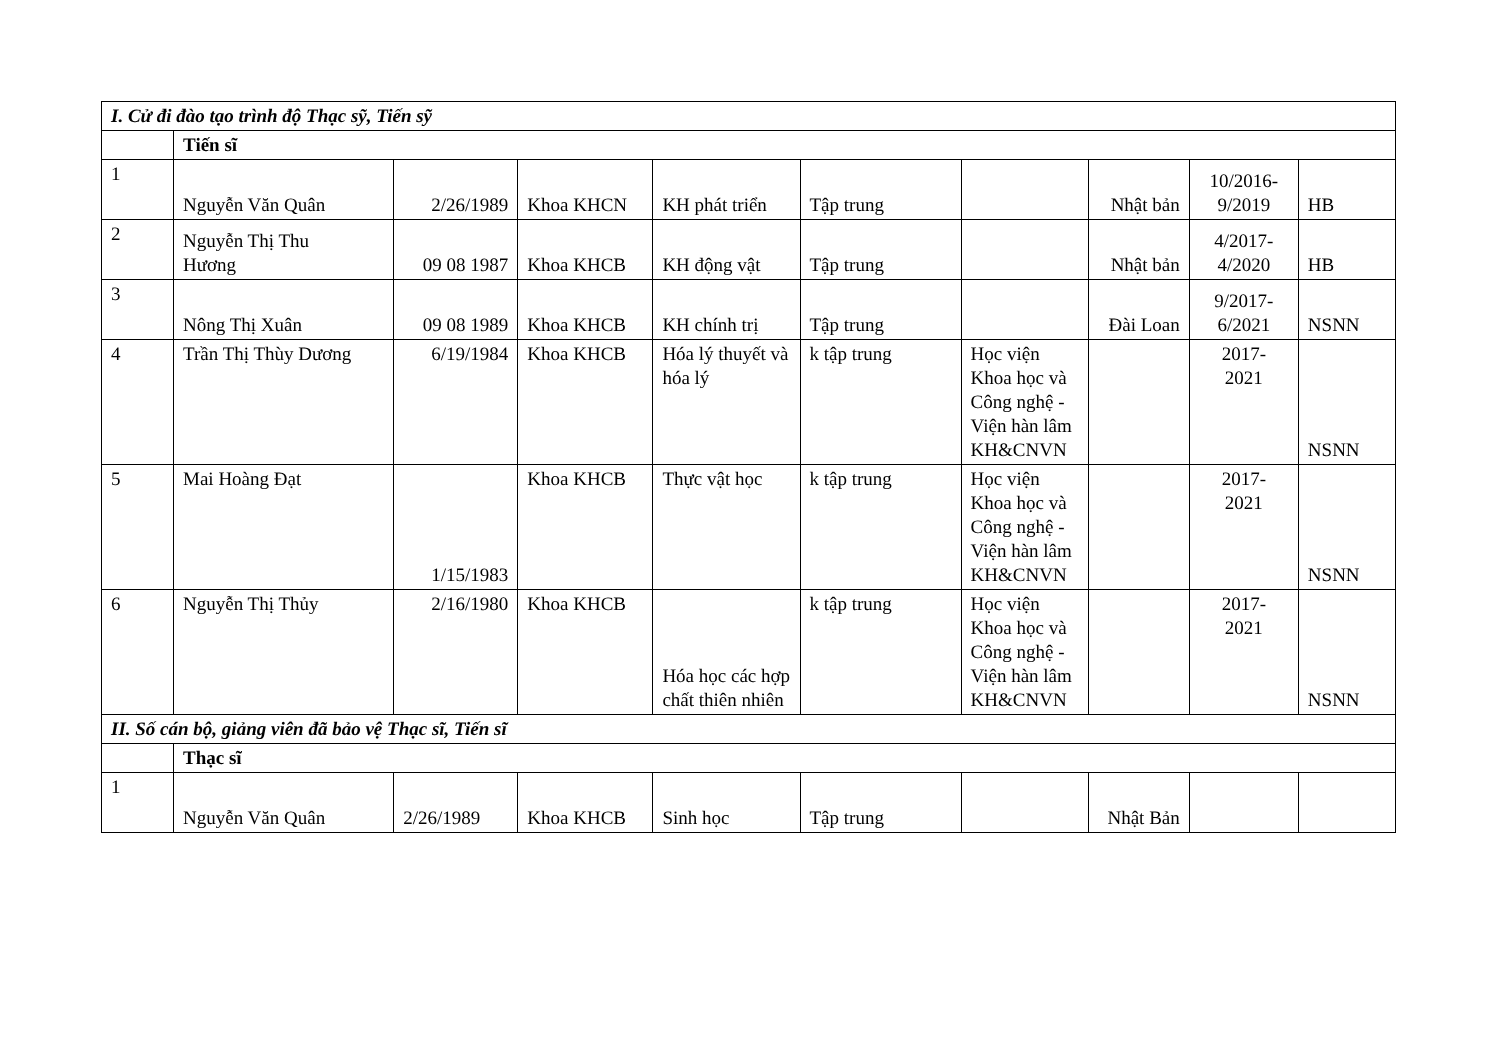| I. Cử đi đào tạo trình độ Thạc sỹ, Tiến sỹ | | | | | | | | | |
| | Tiến sĩ | | | | | | | | |
| 1 | Nguyễn Văn Quân | 2/26/1989 | Khoa KHCN | KH phát triển | Tập trung | | Nhật bản | 10/2016- 9/2019 | HB |
| 2 | Nguyễn Thị Thu Hương | 09 08 1987 | Khoa KHCB | KH động vật | Tập trung | | Nhật bản | 4/2017- 4/2020 | HB |
| 3 | Nông Thị Xuân | 09 08 1989 | Khoa KHCB | KH chính trị | Tập trung | | Đài Loan | 9/2017- 6/2021 | NSNN |
| 4 | Trần Thị Thùy Dương | 6/19/1984 | Khoa KHCB | Hóa lý thuyết và hóa lý | k tập trung | Học viện Khoa học và Công nghệ - Viện hàn lâm KH&CNVN | | 2017- 2021 | NSNN |
| 5 | Mai Hoàng Đạt | 1/15/1983 | Khoa KHCB | Thực vật học | k tập trung | Học viện Khoa học và Công nghệ - Viện hàn lâm KH&CNVN | | 2017- 2021 | NSNN |
| 6 | Nguyễn Thị Thủy | 2/16/1980 | Khoa KHCB | Hóa học các hợp chất thiên nhiên | k tập trung | Học viện Khoa học và Công nghệ - Viện hàn lâm KH&CNVN | | 2017- 2021 | NSNN |
| II. Số cán bộ, giảng viên đã bảo vệ Thạc sĩ, Tiến sĩ | | | | | | | | | |
| | Thạc sĩ | | | | | | | | |
| 1 | Nguyễn Văn Quân | 2/26/1989 | Khoa KHCB | Sinh học | Tập trung | | Nhật Bản | | |